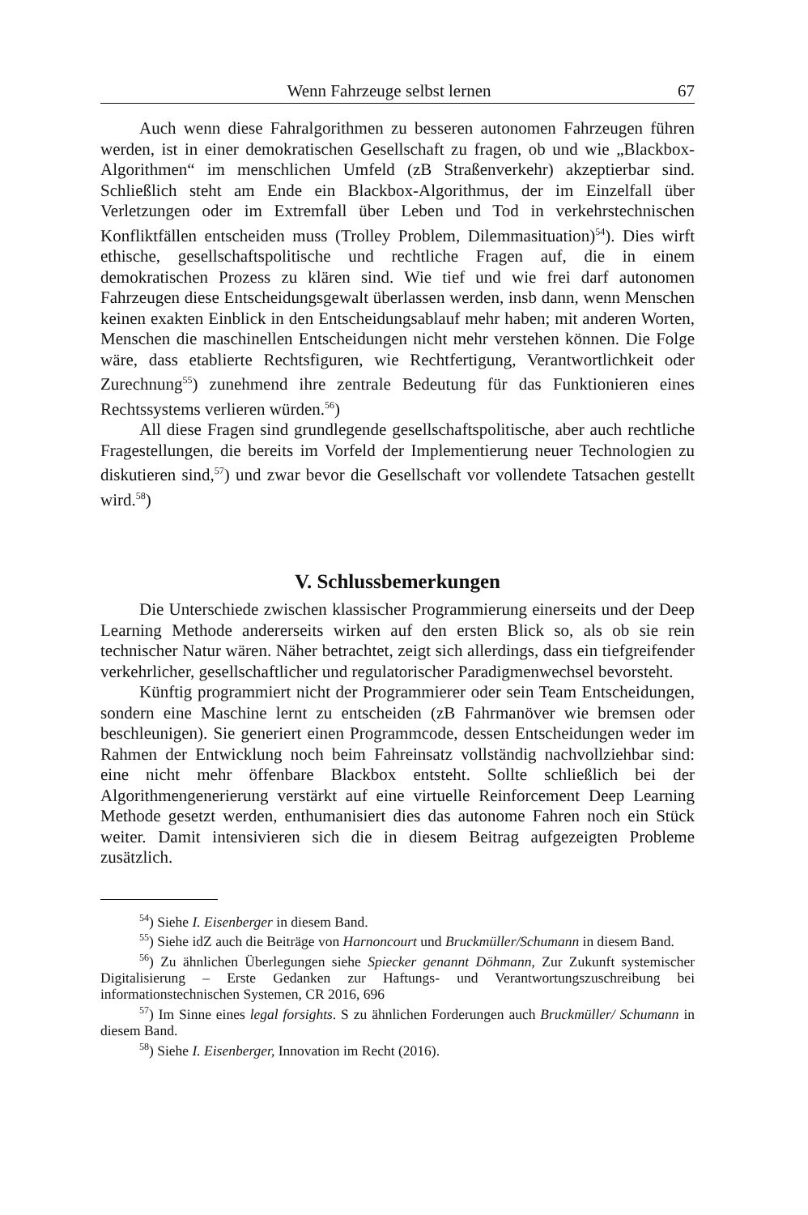Wenn Fahrzeuge selbst lernen 67
Auch wenn diese Fahralgorithmen zu besseren autonomen Fahrzeugen führen werden, ist in einer demokratischen Gesellschaft zu fragen, ob und wie „Blackbox-Algorithmen“ im menschlichen Umfeld (zB Straßenverkehr) akzeptierbar sind. Schließlich steht am Ende ein Blackbox-Algorithmus, der im Einzelfall über Verletzungen oder im Extremfall über Leben und Tod in verkehrstechnischen Konfliktfällen entscheiden muss (Trolley Problem, Dilemmasituation)<sup>54</sup>). Dies wirft ethische, gesellschaftspolitische und rechtliche Fragen auf, die in einem demokratischen Prozess zu klären sind. Wie tief und wie frei darf autonomen Fahrzeugen diese Entscheidungsgewalt überlassen werden, insb dann, wenn Menschen keinen exakten Einblick in den Entscheidungsablauf mehr haben; mit anderen Worten, Menschen die maschinellen Entscheidungen nicht mehr verstehen können. Die Folge wäre, dass etablierte Rechtsfiguren, wie Rechtfertigung, Verantwortlichkeit oder Zurechnung<sup>55</sup>) zunehmend ihre zentrale Bedeutung für das Funktionieren eines Rechtssystems verlieren würden.<sup>56</sup>)
All diese Fragen sind grundlegende gesellschaftspolitische, aber auch rechtliche Fragestellungen, die bereits im Vorfeld der Implementierung neuer Technologien zu diskutieren sind,<sup>57</sup>) und zwar bevor die Gesellschaft vor vollendete Tatsachen gestellt wird.<sup>58</sup>)
V. Schlussbemerkungen
Die Unterschiede zwischen klassischer Programmierung einerseits und der Deep Learning Methode andererseits wirken auf den ersten Blick so, als ob sie rein technischer Natur wären. Näher betrachtet, zeigt sich allerdings, dass ein tiefgreifender verkehrlicher, gesellschaftlicher und regulatorischer Paradigmenwechsel bevorsteht.
Künftig programmiert nicht der Programmierer oder sein Team Entscheidungen, sondern eine Maschine lernt zu entscheiden (zB Fahrmanöver wie bremsen oder beschleunigen). Sie generiert einen Programmcode, dessen Entscheidungen weder im Rahmen der Entwicklung noch beim Fahreinsatz vollständig nachvollziehbar sind: eine nicht mehr öffenbare Blackbox entsteht. Sollte schließlich bei der Algorithmengenerierung verstärkt auf eine virtuelle Reinforcement Deep Learning Methode gesetzt werden, enthumanisiert dies das autonome Fahren noch ein Stück weiter. Damit intensivieren sich die in diesem Beitrag aufgezeigten Probleme zusätzlich.
<sup>54</sup>) Siehe I. Eisenberger in diesem Band.
<sup>55</sup>) Siehe idZ auch die Beiträge von Harnoncourt und Bruckmüller/Schumann in diesem Band.
<sup>56</sup>) Zu ähnlichen Überlegungen siehe Spiecker genannt Döhmann, Zur Zukunft systemischer Digitalisierung – Erste Gedanken zur Haftungs- und Verantwortungszuschreibung bei informationstechnischen Systemen, CR 2016, 696
<sup>57</sup>) Im Sinne eines legal forsights. S zu ähnlichen Forderungen auch Bruckmüller/ Schumann in diesem Band.
<sup>58</sup>) Siehe I. Eisenberger, Innovation im Recht (2016).